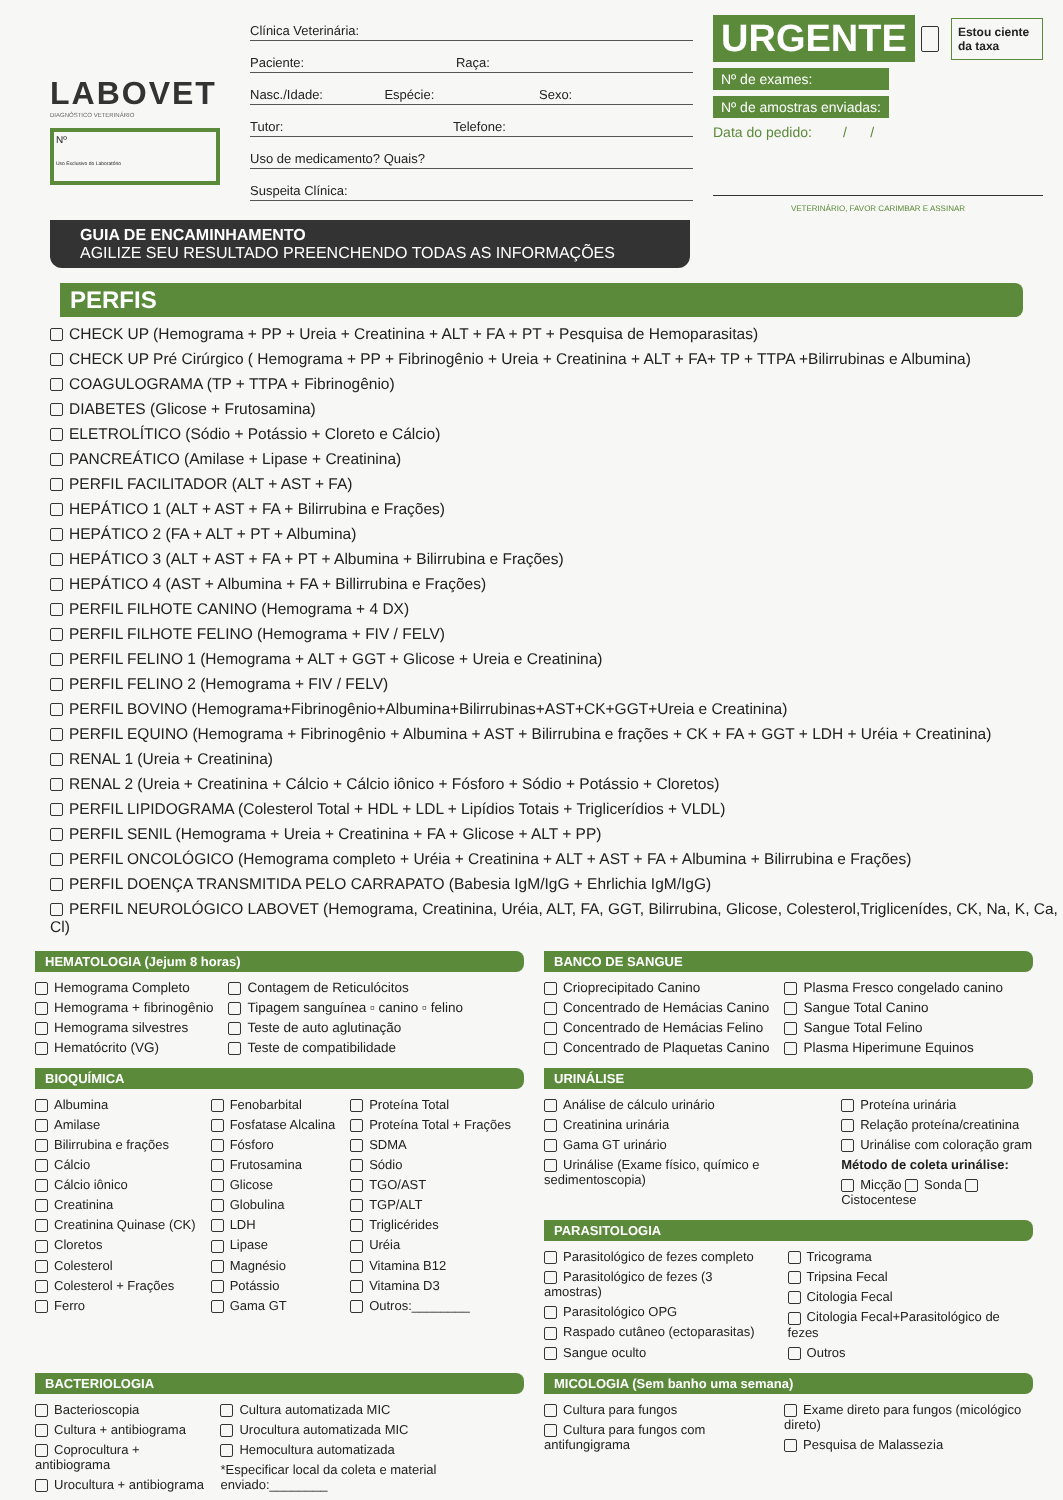LABOVET
DIAGNÓSTICO VETERINÁRIO
Nº
Uso Exclusivo do Laboratório
Clínica Veterinária:
Paciente: Raça:
Nasc./Idade: Espécie: Sexo:
Tutor: Telefone:
Uso de medicamento? Quais?
Suspeita Clínica:
URGENTE Estou ciente da taxa
Nº de exames:
Nº de amostras enviadas:
Data do pedido: / /
VETERINÁRIO, FAVOR CARIMBAR E ASSINAR
GUIA DE ENCAMINHAMENTO
AGILIZE SEU RESULTADO PREENCHENDO TODAS AS INFORMAÇÕES
PERFIS
CHECK UP (Hemograma + PP + Ureia + Creatinina + ALT + FA + PT + Pesquisa de Hemoparasitas)
CHECK UP Pré Cirúrgico ( Hemograma + PP + Fibrinogênio + Ureia + Creatinina + ALT + FA+ TP + TTPA +Bilirrubinas e Albumina)
COAGULOGRAMA (TP + TTPA + Fibrinogênio)
DIABETES (Glicose + Frutosamina)
ELETROLÍTICO (Sódio + Potássio + Cloreto e Cálcio)
PANCREÁTICO (Amilase + Lipase + Creatinina)
PERFIL FACILITADOR (ALT + AST + FA)
HEPÁTICO 1 (ALT + AST + FA + Bilirrubina e Frações)
HEPÁTICO 2 (FA + ALT + PT + Albumina)
HEPÁTICO 3 (ALT + AST + FA + PT + Albumina + Bilirrubina e Frações)
HEPÁTICO 4 (AST + Albumina + FA + Billirrubina e Frações)
PERFIL FILHOTE CANINO (Hemograma + 4 DX)
PERFIL FILHOTE FELINO (Hemograma + FIV / FELV)
PERFIL FELINO 1 (Hemograma + ALT + GGT + Glicose + Ureia e Creatinina)
PERFIL FELINO 2 (Hemograma + FIV / FELV)
PERFIL BOVINO (Hemograma+Fibrinogênio+Albumina+Bilirrubinas+AST+CK+GGT+Ureia e Creatinina)
PERFIL EQUINO (Hemograma + Fibrinogênio + Albumina + AST + Bilirrubina e frações + CK + FA + GGT + LDH + Uréia + Creatinina)
RENAL 1 (Ureia + Creatinina)
RENAL 2 (Ureia + Creatinina + Cálcio + Cálcio iônico + Fósforo + Sódio + Potássio + Cloretos)
PERFIL LIPIDOGRAMA (Colesterol Total + HDL + LDL + Lipídios Totais + Triglicerídios + VLDL)
PERFIL SENIL (Hemograma + Ureia + Creatinina + FA + Glicose + ALT + PP)
PERFIL ONCOLÓGICO (Hemograma completo + Uréia + Creatinina + ALT + AST + FA + Albumina + Bilirrubina e Frações)
PERFIL DOENÇA TRANSMITIDA PELO CARRAPATO (Babesia IgM/IgG + Ehrlichia IgM/IgG)
PERFIL NEUROLÓGICO LABOVET (Hemograma, Creatinina, Uréia, ALT, FA, GGT, Bilirrubina, Glicose, Colesterol,Triglicenídes, CK, Na, K, Ca, Cl)
HEMATOLOGIA (Jejum 8 horas)
Hemograma Completo
Hemograma + fibrinogênio
Hemograma silvestres
Hematócrito (VG)
Contagem de Reticulócitos
Tipagem sanguínea ▫ canino ▫ felino
Teste de auto aglutinação
Teste de compatibilidade
BANCO DE SANGUE
Crioprecipitado Canino
Concentrado de Hemácias Canino
Concentrado de Hemácias Felino
Concentrado de Plaquetas Canino
Plasma Fresco congelado canino
Sangue Total Canino
Sangue Total Felino
Plasma Hiperimune Equinos
BIOQUÍMICA
Albumina
Amilase
Bilirrubina e frações
Cálcio
Cálcio iônico
Creatinina
Creatinina Quinase (CK)
Cloretos
Colesterol
Colesterol + Frações
Ferro
Fenobarbital
Fosfatase Alcalina
Fósforo
Frutosamina
Glicose
Globulina
LDH
Lipase
Magnésio
Potássio
Gama GT
Proteína Total
Proteína Total + Frações
SDMA
Sódio
TGO/AST
TGP/ALT
Triglicérides
Uréia
Vitamina B12
Vitamina D3
Outros:________
URINÁLISE
Análise de cálculo urinário
Creatinina urinária
Gama GT urinário
Urinálise (Exame físico, químico e sedimentoscopia)
Proteína urinária
Relação proteína/creatinina
Urinálise com coloração gram
Método de coleta urinálise:
Micção Sonda Cistocentese
PARASITOLOGIA
Parasitológico de fezes completo
Parasitológico de fezes (3 amostras)
Parasitológico OPG
Raspado cutâneo (ectoparasitas)
Sangue oculto
Tricograma
Tripsina Fecal
Citologia Fecal
Citologia Fecal+Parasitológico de fezes
Outros
BACTERIOLOGIA
Bacterioscopia
Cultura + antibiograma
Coprocultura + antibiograma
Urocultura + antibiograma
Cultura automatizada MIC
Urocultura automatizada MIC
Hemocultura automatizada
*Especificar local da coleta e material enviado:________
MICOLOGIA (Sem banho uma semana)
Cultura para fungos
Cultura para fungos com antifungigrama
Exame direto para fungos (micológico direto)
Pesquisa de Malassezia